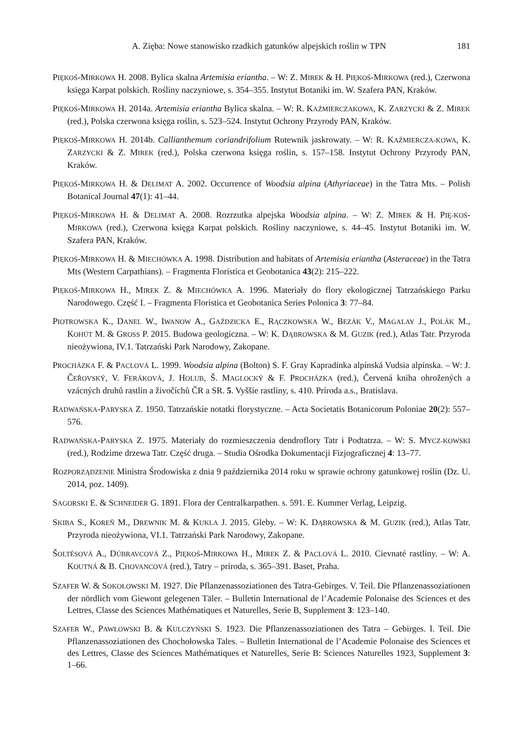A. Zięba: Nowe stanowisko rzadkich gatunków alpejskich roślin w TPN 181
PIĘKOŚ-MIRKOWA H. 2008. Bylica skalna Artemisia eriantha. – W: Z. MIREK & H. PIĘKOŚ-MIRKOWA (red.), Czerwona księga Karpat polskich. Rośliny naczyniowe, s. 354–355. Instytut Botaniki im. W. Szafera PAN, Kraków.
PIĘKOŚ-MIRKOWA H. 2014a. Artemisia eriantha Bylica skalna. – W: R. KAŹMIERCZAKOWA, K. ZARZYCKI & Z. MIREK (red.), Polska czerwona księga roślin, s. 523–524. Instytut Ochrony Przyrody PAN, Kraków.
PIĘKOŚ-MIRKOWA H. 2014b. Callianthemum coriandrifolium Rutewnik jaskrowaty. – W: R. KAŹMIERCZA-KOWA, K. ZARZYCKI & Z. MIREK (red.), Polska czerwona księga roślin, s. 157–158. Instytut Ochrony Przyrody PAN, Kraków.
PIĘKOŚ-MIRKOWA H. & DELIMAT A. 2002. Occurrence of Woodsia alpina (Athyriaceae) in the Tatra Mts. – Polish Botanical Journal 47(1): 41–44.
PIĘKOŚ-MIRKOWA H. & DELIMAT A. 2008. Rozrzutka alpejska Woodsia alpina. – W: Z. MIREK & H. PIĘ-KOŚ-MIRKOWA (red.), Czerwona księga Karpat polskich. Rośliny naczyniowe, s. 44–45. Instytut Botaniki im. W. Szafera PAN, Kraków.
PIĘKOŚ-MIRKOWA H. & MIECHÓWKA A. 1998. Distribution and habitats of Artemisia eriantha (Asteraceae) in the Tatra Mts (Western Carpathians). – Fragmenta Floristica et Geobotanica 43(2): 215–222.
PIĘKOŚ-MIRKOWA H., MIREK Z. & MIECHÓWKA A. 1996. Materiały do flory ekologicznej Tatrzańskiego Parku Narodowego. Część I. – Fragmenta Floristica et Geobotanica Series Polonica 3: 77–84.
PIOTROWSKA K., DANEL W., IWANOW A., GAŹDZICKA E., RĄCZKOWSKA W., BEZÁK V., MAGALAY J., POLÁK M., KOHÚT M. & GROSS P. 2015. Budowa geologiczna. – W: K. DĄBROWSKA & M. GUZIK (red.), Atlas Tatr. Przyroda nieożywiona, IV.1. Tatrzański Park Narodowy, Zakopane.
PROCHÁZKA F. & PACLOVÁ L. 1999. Woodsia alpina (Bolton) S. F. Gray Kapradinka alpínská Vudsia alpínska. – W: J. ČEŘOVSKÝ, V. FERÁKOVÁ, J. HOLUB, Š. MAGLOCKÝ & F. PROCHÁZKA (red.), Červená kniha ohrožených a vzácných druhů rastlin a živočíchů ČR a SR. 5. Vyššíe rastliny, s. 410. Príroda a.s., Bratislava.
RADWAŃSKA-PARYSKA Z. 1950. Tatrzańskie notatki florystyczne. – Acta Societatis Botanicorum Poloniae 20(2): 557–576.
RADWAŃSKA-PARYSKA Z. 1975. Materiały do rozmieszczenia dendroflory Tatr i Podtatrza. – W: S. MYCZ-KOWSKI (red.), Rodzime drzewa Tatr. Część druga. – Studia Ośrodka Dokumentacji Fizjograficznej 4: 13–77.
ROZPORZĄDZENIE Ministra Środowiska z dnia 9 października 2014 roku w sprawie ochrony gatunkowej roślin (Dz. U. 2014, poz. 1409).
SAGORSKI E. & SCHNEIDER G. 1891. Flora der Centralkarpathen. s. 591. E. Kummer Verlag, Leipzig.
SKIBA S., KOREŇ M., DREWNIK M. & KUKLA J. 2015. Gleby. – W: K. DĄBROWSKA & M. GUZIK (red.), Atlas Tatr. Przyroda nieożywiona, VI.1. Tatrzański Park Narodowy, Zakopane.
ŠOLTÉSOVÁ A., DÚBRAVCOVÁ Z., PIĘKOŚ-MIRKOWA H., MIREK Z. & PACLOVÁ L. 2010. Cievnaté rastliny. – W: A. KOUTNÁ & B. CHOVANCOVÁ (red.), Tatry – príroda, s. 365–391. Baset, Praha.
SZAFER W. & SOKOŁOWSKI M. 1927. Die Pflanzenassoziationen des Tatra-Gebirges. V. Teil. Die Pflanzenassoziationen der nördlich vom Giewont gelegenen Täler. – Bulletin International de l’Academie Polonaise des Sciences et des Lettres, Classe des Sciences Mathématiques et Naturelles, Serie B, Supplement 3: 123–140.
SZAFER W., PAWŁOWSKI B. & KULCZYŃSKI S. 1923. Die Pflanzenassoziationen des Tatra – Gebirges. I. Teil. Die Pflanzenassoziationen des Chochołowska Tales. – Bulletin International de l’Academie Polonaise des Sciences et des Lettres, Classe des Sciences Mathématiques et Naturelles, Serie B: Sciences Naturelles 1923, Supplement 3: 1–66.